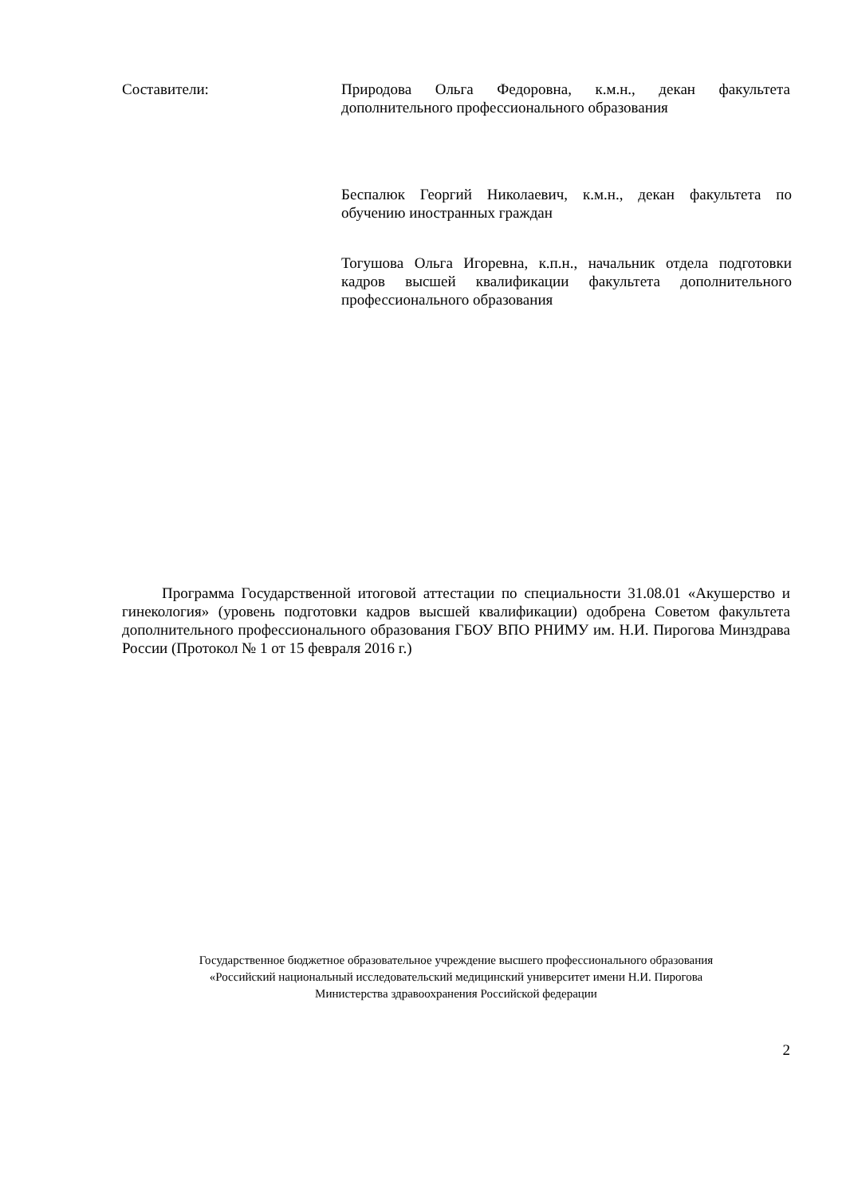Составители: Природова Ольга Федоровна, к.м.н., декан факультета дополнительного профессионального образования
Беспалюк Георгий Николаевич, к.м.н., декан факультета по обучению иностранных граждан
Тогушова Ольга Игоревна, к.п.н., начальник отдела подготовки кадров высшей квалификации факультета дополнительного профессионального образования
Программа Государственной итоговой аттестации по специальности 31.08.01 «Акушерство и гинекология» (уровень подготовки кадров высшей квалификации) одобрена Советом факультета дополнительного профессионального образования ГБОУ ВПО РНИМУ им. Н.И. Пирогова Минздрава России (Протокол № 1 от 15 февраля 2016 г.)
Государственное бюджетное образовательное учреждение высшего профессионального образования
«Российский национальный исследовательский медицинский университет имени Н.И. Пирогова
Министерства здравоохранения Российской федерации
2